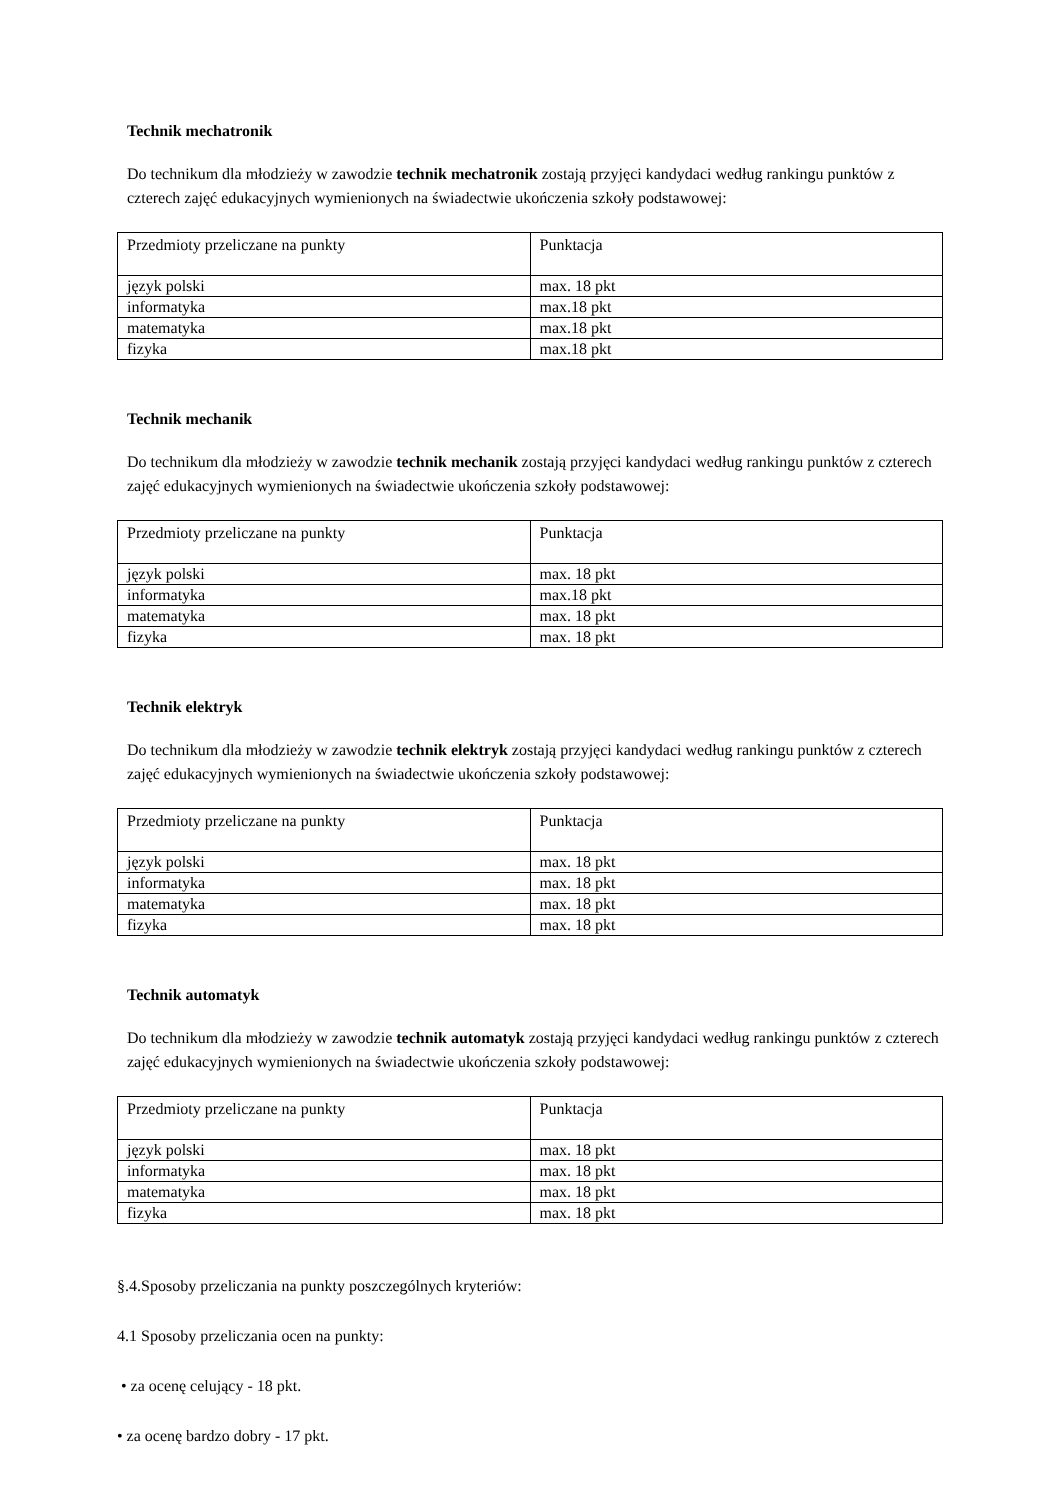Technik mechatronik
Do technikum dla młodzieży w zawodzie technik mechatronik zostają przyjęci kandydaci według rankingu punktów z czterech zajęć edukacyjnych wymienionych na świadectwie ukończenia szkoły podstawowej:
| Przedmioty przeliczane na punkty | Punktacja |
| język polski | max. 18 pkt |
| informatyka | max.18 pkt |
| matematyka | max.18 pkt |
| fizyka | max.18 pkt |
Technik mechanik
Do technikum dla młodzieży w zawodzie technik mechanik zostają przyjęci kandydaci według rankingu punktów z czterech zajęć edukacyjnych wymienionych na świadectwie ukończenia szkoły podstawowej:
| Przedmioty przeliczane na punkty | Punktacja |
| język polski | max. 18 pkt |
| informatyka | max.18 pkt |
| matematyka | max. 18 pkt |
| fizyka | max. 18 pkt |
Technik elektryk
Do technikum dla młodzieży w zawodzie technik elektryk zostają przyjęci kandydaci według rankingu punktów z czterech zajęć edukacyjnych wymienionych na świadectwie ukończenia szkoły podstawowej:
| Przedmioty przeliczane na punkty | Punktacja |
| język polski | max. 18 pkt |
| informatyka | max. 18 pkt |
| matematyka | max. 18 pkt |
| fizyka | max. 18 pkt |
Technik automatyk
Do technikum dla młodzieży w zawodzie technik automatyk zostają przyjęci kandydaci według rankingu punktów z czterech zajęć edukacyjnych wymienionych na świadectwie ukończenia szkoły podstawowej:
| Przedmioty przeliczane na punkty | Punktacja |
| język polski | max. 18 pkt |
| informatyka | max. 18 pkt |
| matematyka | max. 18 pkt |
| fizyka | max. 18 pkt |
§.4.Sposoby przeliczania na punkty poszczególnych kryteriów:
4.1 Sposoby przeliczania ocen na punkty:
• za ocenę celujący - 18 pkt.
• za ocenę bardzo dobry - 17 pkt.